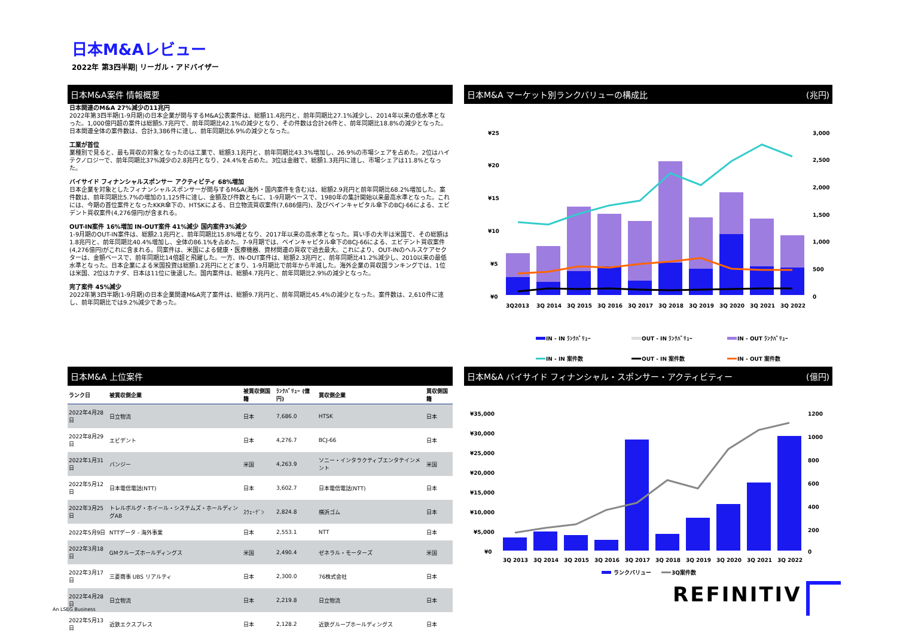日本M&Aレビュー
2022年 第3四半期| リーガル・アドバイザー
日本M&A案件 情報概要
日本関連のM&A 27%減少の11兆円
2022年第3四半期(1-9月期)の日本企業が関与するM&A公表案件は、総額11.4兆円と、前年同期比27.1%減少し、2014年以来の低水準となった。1,000億円超の案件は総額5.7兆円で、前年同期比42.1%の減少となり、その件数は合計26件と、前年同期比18.8%の減少となった。日本関連全体の案件数は、合計3,386件に達し、前年同期比6.9%の減少となった。
工業が首位
業種別で見ると、最も買収の対象となったのは工業で、総額3.1兆円と、前年同期比43.3%増加し、26.9%の市場シェアを占めた。2位はハイテクノロジーで、前年同期比37%減少の2.8兆円となり、24.4%を占めた。3位は金融で、総額1.3兆円に達し、市場シェアは11.8%となった。
バイサイド フィナンシャルスポンサー アクティビティ 68%増加
日本企業を対象としたフィナンシャルスポンサーが関与するM&A(海外・国内案件を含む)は、総額2.9兆円と前年同期比68.2%増加した。案件数は、前年同期比5.7%の増加の1,125件に達し、金額及び件数ともに、1-9月期ベースで、1980年の集計開始以来最高水準となった。これには、今期の首位案件となったKKR傘下の、HTSKによる、日立物流買収案件(7,686億円)、及びベインキャピタル傘下のBCJ-66による、エビデント買収案件(4,276億円)が含まれる。
OUT-IN案件 16%増加 IN-OUT案件 41%減少 国内案件3%減少
1-9月期のOUT-IN案件は、総額2.1兆円と、前年同期比15.8%増となり、2017年以来の高水準となった。買い手の大半は米国で、その総額は1.8兆円と、前年同期比40.4%増加し、全体の86.1%を占めた。7-9月期では、ベインキャピタル傘下のBCJ-66による、エビデント買収案件(4,276億円)がこれに含まれる。同案件は、米国による健康・医療機器、資材関連の買収で過去最大。これにより、OUT-INのヘルスケアセクターは、金額ベースで、前年同期比14倍超と飛躍した。一方、IN-OUT案件は、総額2.3兆円と、前年同期比41.2%減少し、2010以来の最低水準となった。日本企業による米国投資は総額1.2兆円にとどまり、1-9月期比で前年から半減した。海外企業の買収国ランキングでは、1位は米国、2位はカナダ、日本は11位に後退した。国内案件は、総額4.7兆円と、前年同期比2.9%の減少となった。
完了案件 45%減少
2022年第3四半期(1-9月期)の日本企業関連M&A完了案件は、総額9.7兆円と、前年同期比45.4%の減少となった。案件数は、2,610件に達し、前年同期比では9.2%減少であった。
日本M&A マーケット別ランクバリューの構成比 (兆円)
¥25
¥20
¥15
¥10
¥5
¥0
3,000
2,500
2,000
1,500
1,000
500
0
3Q2013
3Q 2014
3Q 2015
3Q 2016
3Q 2017
3Q 2018
3Q 2019
3Q 2020
3Q 2021
3Q 2022
IN - IN ﾗﾝｸﾊﾞﾘｭｰ
OUT - IN ﾗﾝｸﾊﾞﾘｭｰ
IN - OUT ﾗﾝｸﾊﾞﾘｭｰ
IN - IN 案件数
OUT - IN 案件数
IN - OUT 案件数
日本M&A 上位案件
| ランク日 | 被買収側企業 | 被買収側国籍 | ﾗﾝｸﾊﾞﾘｭｰ (億円) | 買収側企業 | 買収側国籍 |
| --- | --- | --- | --- | --- | --- |
| 2022年4月28日 | 日立物流 | 日本 | 7,686.0 | HTSK | 日本 |
| 2022年8月29日 | エビデント | 日本 | 4,276.7 | BCJ-66 | 日本 |
| 2022年1月31日 | バンジー | 米国 | 4,263.9 | ソニー・インタラクティブエンタテインメント | 米国 |
| 2022年5月12日 | 日本電信電話(NTT) | 日本 | 3,602.7 | 日本電信電話(NTT) | 日本 |
| 2022年3月25日 | トレルボルグ・ホイール・システムズ・ホールディングAB | ｽｳｪｰﾃﾞﾝ | 2,824.8 | 横浜ゴム | 日本 |
| 2022年5月9日 | NTTデータ - 海外事業 | 日本 | 2,553.1 | NTT | 日本 |
| 2022年3月18日 | GMクルーズホールディングス | 米国 | 2,490.4 | ゼネラル・モーターズ | 米国 |
| 2022年3月17日 | 三菱商事 UBS リアルティ | 日本 | 2,300.0 | 76株式会社 | 日本 |
| 2022年4月28日 | 日立物流 | 日本 | 2,219.8 | 日立物流 | 日本 |
| 2022年5月13日 | 近鉄エクスプレス | 日本 | 2,128.2 | 近鉄グループホールディングス | 日本 |
日本M&A バイサイド フィナンシャル・スポンサー・アクティビティー (億円)
¥35,000
¥30,000
¥25,000
¥20,000
¥15,000
¥10,000
¥5,000
¥0
1200
1000
800
600
400
200
0
3Q 2013
3Q 2014
3Q 2015
3Q 2016
3Q 2017
3Q 2018
3Q 2019
3Q 2020
3Q 2021
3Q 2022
ランクバリュー
3Q案件数
An LSEG Business
REFINITIV